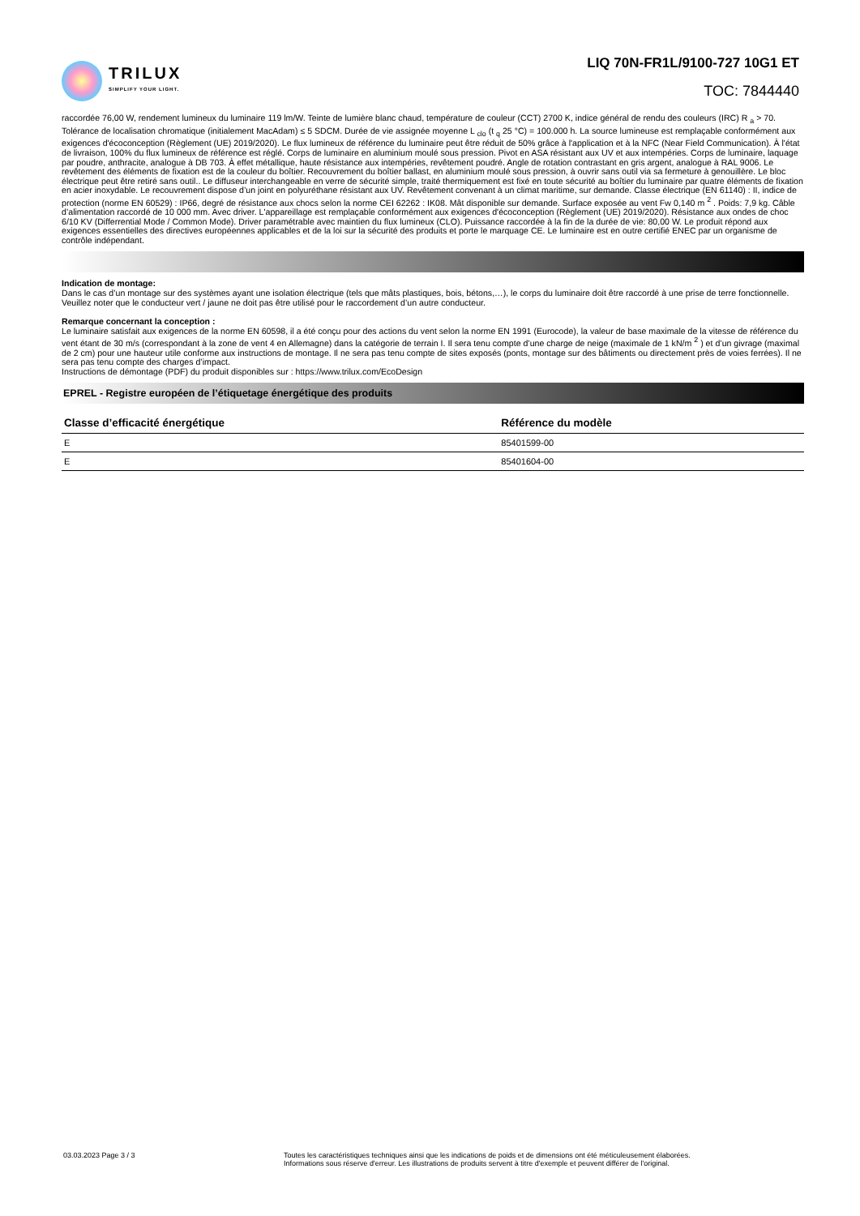TRILUX
SIMPLIFY YOUR LIGHT.
LIQ 70N-FR1L/9100-727 10G1 ET
TOC: 7844440
raccordée 76,00 W, rendement lumineux du luminaire 119 lm/W. Teinte de lumière blanc chaud, température de couleur (CCT) 2700 K, indice général de rendu des couleurs (IRC) R <sub>a</sub> > 70. Tolérance de localisation chromatique (initialement MacAdam) ≤ 5 SDCM. Durée de vie assignée moyenne L <sub>clo</sub> (t <sub>q</sub> 25 °C) = 100.000 h. La source lumineuse est remplaçable conformément aux exigences d'écoconception (Règlement (UE) 2019/2020). Le flux lumineux de référence du luminaire peut être réduit de 50% grâce à l'application et à la NFC (Near Field Communication). À l'état de livraison, 100% du flux lumineux de référence est réglé. Corps de luminaire en aluminium moulé sous pression. Pivot en ASA résistant aux UV et aux intempéries. Corps de luminaire, laquage par poudre, anthracite, analogue à DB 703. À effet métallique, haute résistance aux intempéries, revêtement poudré. Angle de rotation contrastant en gris argent, analogue à RAL 9006. Le revêtement des éléments de fixation est de la couleur du boîtier. Recouvrement du boîtier ballast, en aluminium moulé sous pression, à ouvrir sans outil via sa fermeture à genouillère. Le bloc électrique peut être retiré sans outil.. Le diffuseur interchangeable en verre de sécurité simple, traité thermiquement est fixé en toute sécurité au boîtier du luminaire par quatre éléments de fixation en acier inoxydable. Le recouvrement dispose d’un joint en polyuréthane résistant aux UV. Revêtement convenant à un climat maritime, sur demande. Classe électrique (EN 61140) : II, indice de protection (norme EN 60529) : IP66, degré de résistance aux chocs selon la norme CEI 62262 : IK08. Mât disponible sur demande. Surface exposée au vent Fw 0,140 m <sup>2</sup> . Poids: 7,9 kg. Câble d’alimentation raccordé de 10 000 mm. Avec driver. L'appareillage est remplaçable conformément aux exigences d'écoconception (Règlement (UE) 2019/2020). Résistance aux ondes de choc 6/10 KV (Differrential Mode / Common Mode). Driver paramétrable avec maintien du flux lumineux (CLO). Puissance raccordée à la fin de la durée de vie: 80,00 W. Le produit répond aux exigences essentielles des directives européennes applicables et de la loi sur la sécurité des produits et porte le marquage CE. Le luminaire est en outre certifié ENEC par un organisme de contrôle indépendant.
Indication de montage:
Dans le cas d’un montage sur des systèmes ayant une isolation électrique (tels que mâts plastiques, bois, bétons,…), le corps du luminaire doit être raccordé à une prise de terre fonctionnelle. Veuillez noter que le conducteur vert / jaune ne doit pas être utilisé pour le raccordement d’un autre conducteur.
Remarque concernant la conception :
Le luminaire satisfait aux exigences de la norme EN 60598, il a été conçu pour des actions du vent selon la norme EN 1991 (Eurocode), la valeur de base maximale de la vitesse de référence du vent étant de 30 m/s (correspondant à la zone de vent 4 en Allemagne) dans la catégorie de terrain I. Il sera tenu compte d’une charge de neige (maximale de 1 kN/m <sup>2</sup> ) et d’un givrage (maximal de 2 cm) pour une hauteur utile conforme aux instructions de montage. Il ne sera pas tenu compte de sites exposés (ponts, montage sur des bâtiments ou directement près de voies ferrées). Il ne sera pas tenu compte des charges d’impact.
Instructions de démontage (PDF) du produit disponibles sur : https://www.trilux.com/EcoDesign
EPREL - Registre européen de l’étiquetage énergétique des produits
| Classe d’efficacité énergétique | Référence du modèle |
| --- | --- |
| E | 85401599-00 |
| E | 85401604-00 |
03.03.2023 Page 3 / 3 Toutes les caractéristiques techniques ainsi que les indications de poids et de dimensions ont été méticuleusement élaborées.
Informations sous réserve d'erreur. Les illustrations de produits servent à titre d'exemple et peuvent différer de l'original.